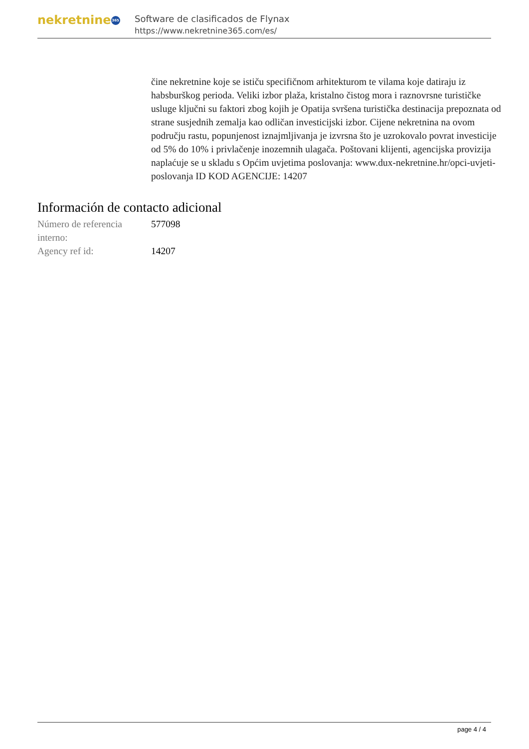nekretnine 365
Software de clasificados de Flynax
https://www.nekretnine365.com/es/
čine nekretnine koje se ističu specifičnom arhitekturom te vilama koje datiraju iz habsburškog perioda. Veliki izbor plaža, kristalno čistog mora i raznovrsne turističke usluge ključni su faktori zbog kojih je Opatija svršena turistička destinacija prepoznata od strane susjednih zemalja kao odličan investicijski izbor. Cijene nekretnina na ovom području rastu, popunjenost iznajmljivanja je izvrsna što je uzrokovalo povrat investicije od 5% do 10% i privlačenje inozemnih ulagača. Poštovani klijenti, agencijska provizija naplaćuje se u skladu s Općim uvjetima poslovanja: www.dux-nekretnine.hr/opci-uvjeti-poslovanja ID KOD AGENCIJE: 14207
Información de contacto adicional
| Número de referencia interno: | 577098 |
| Agency ref id: | 14207 |
page 4 / 4